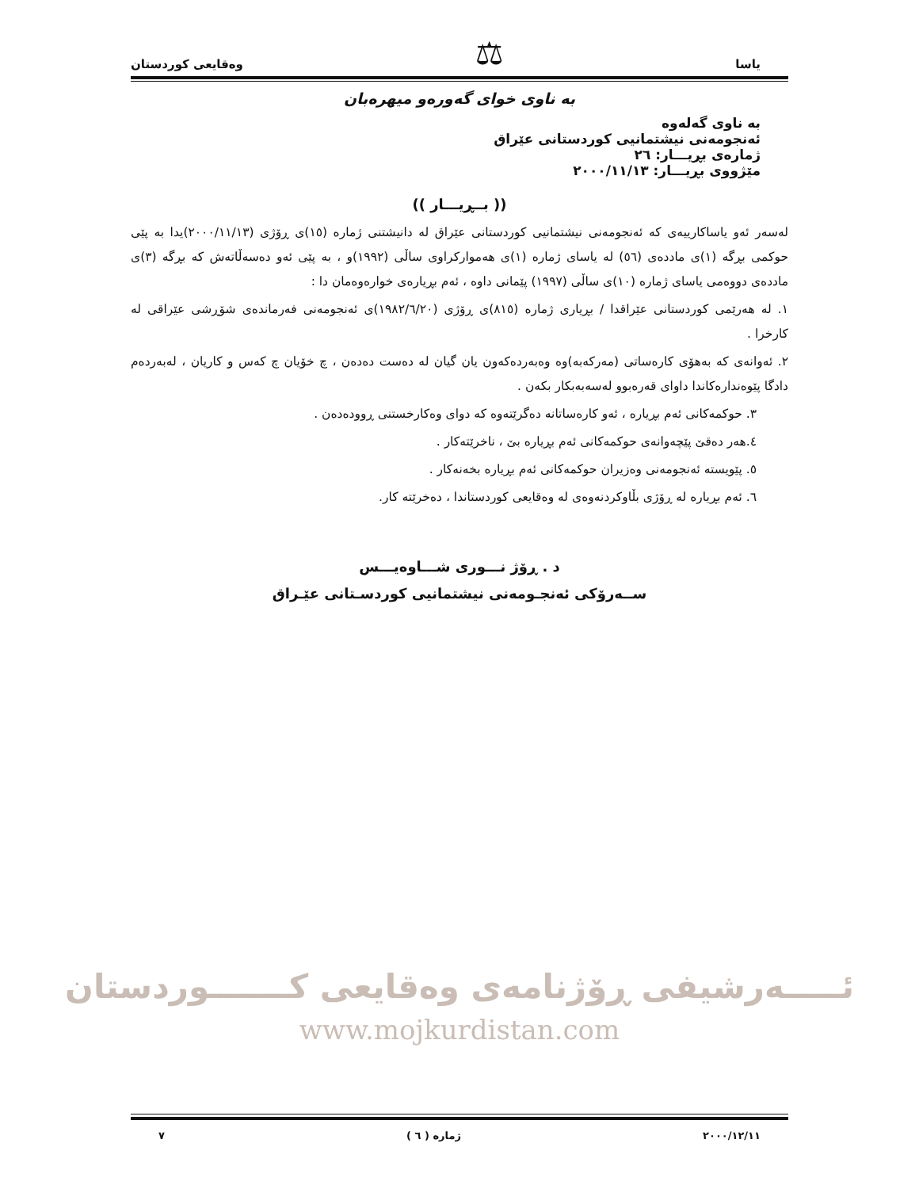یاسا ⚖ وەقایعی کوردستان
بە ناوی خوای گەورەو میهرەبان
بە ناوی گەلەوە
ئەنجومەنی نیشتمانیی کوردستانی عێراق
ژمارەی بڕیـــار: ٢٦
مێژووی بڕیـــار: ٢٠٠٠/١١/١٣
(( بــڕیـــار ))
لەسەر ئەو یاساکارییەی کە ئەنجومەنی نیشتمانیی کوردستانی عێراق لە دانیشتنی ژمارە (١٥)ی ڕۆژی (٢٠٠٠/١١/١٣)یدا بە پێی حوکمی بڕگە (١)ی ماددەی (٥٦) لە یاسای ژمارە (١)ی هەموارکراوی ساڵی (١٩٩٢)و ، بە پێی ئەو دەسەڵاتەش کە بڕگە (٣)ی ماددەی دووەمی یاسای ژمارە (١٠)ی ساڵی (١٩٩٧) پێمانی داوە ، ئەم بڕیارەی خوارەوەمان دا :
١. لە هەرێمی کوردستانی عێراقدا / بڕیاری ژمارە (٨١٥)ی ڕۆژی (١٩٨٢/٦/٢٠)ی ئەنجومەنی فەرماندەی شۆڕشی عێراقی لە کارخرا .
٢. ئەوانەی کە بەهۆی کارەساتی (مەرکەبە)وە وەبەردەکەون یان گیان لە دەست دەدەن ، چ خۆیان چ کەس و کاریان ، لەبەردەم دادگا پێوەندارەکاندا داوای قەرەبوو لەسەبەبکار بکەن .
٣. حوکمەکانی ئەم بڕیارە ، ئەو کارەساتانە دەگرێتەوە کە دوای وەکارخستنی ڕوودەدەن .
٤.هەر دەقێ پێچەوانەی حوکمەکانی ئەم بڕیارە بێ ، ناخرێتەکار .
٥. پێویستە ئەنجومەنی وەزیران حوکمەکانی ئەم بڕیارە بخەنەکار .
٦. ئەم بڕیارە لە ڕۆژی بڵاوکردنەوەی لە وەقایعی کوردستاندا ، دەخرێتە کار.
د . ڕۆژ نـــوری شـــاوەیـــس
ســەرۆکی ئەنجـومەنی نیشتمانیی کوردسـتانی عێـراق
ئـــــەرشیفی ڕۆژنامەی وەقایعی کـــــــوردستان
www.mojkurdistan.com
٢٠٠٠/١٢/١١ ژمارە ( ٦ ) ٧